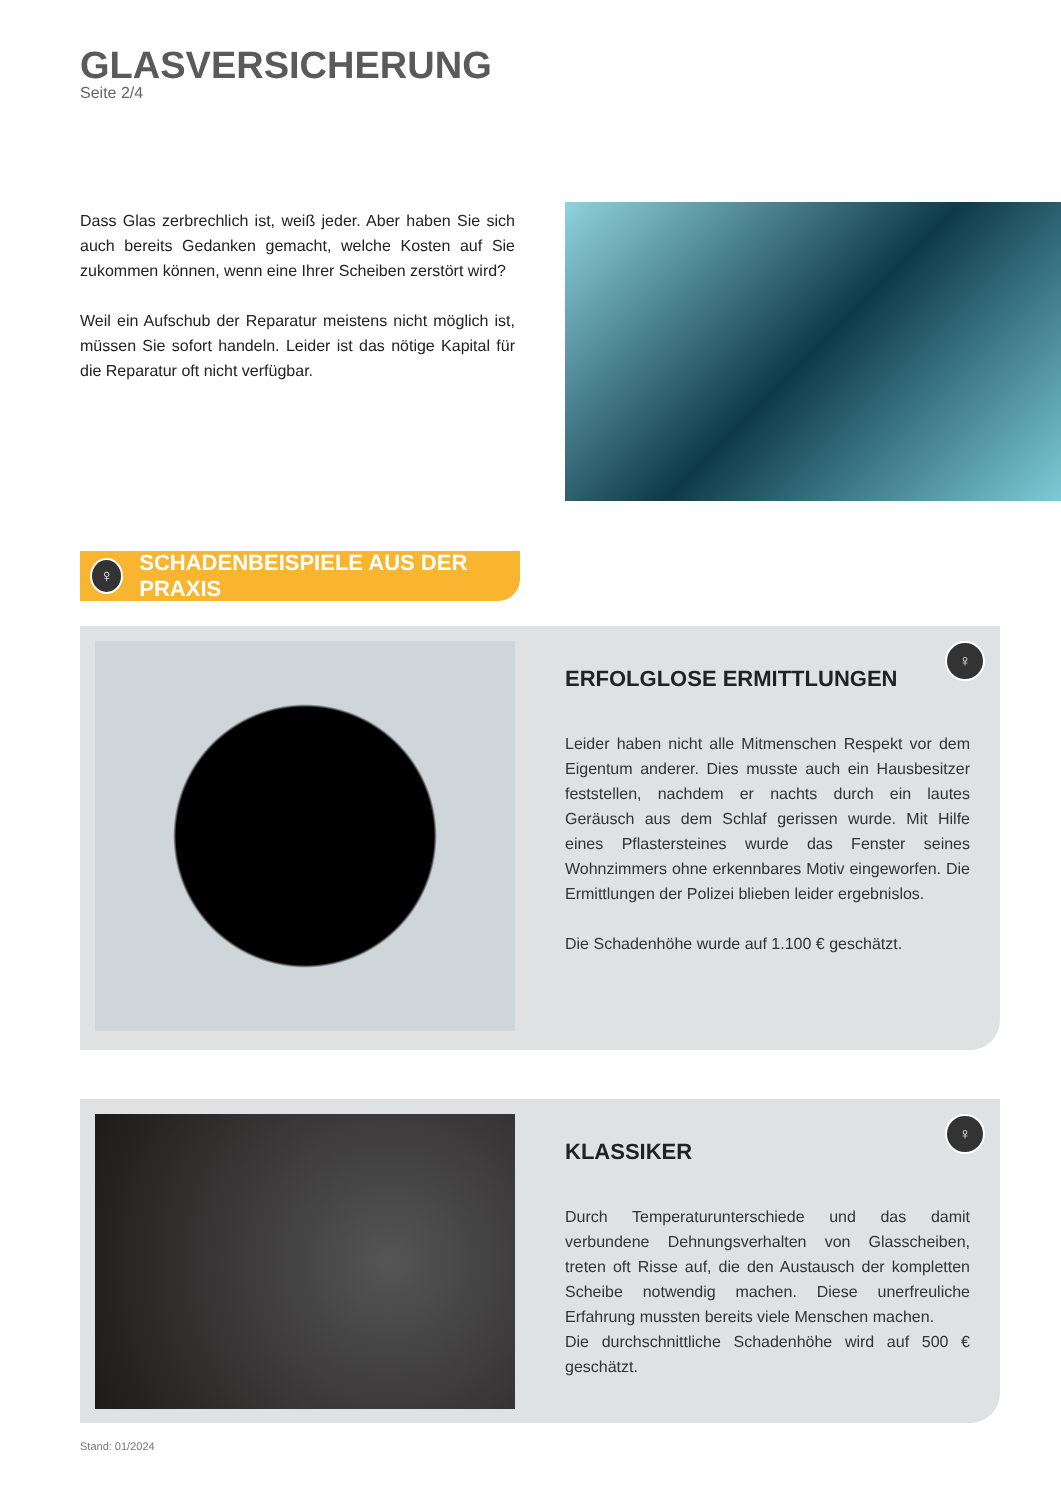GLASVERSICHERUNG
Seite 2/4
Dass Glas zerbrechlich ist, weiß jeder. Aber haben Sie sich auch bereits Gedanken gemacht, welche Kosten auf Sie zukommen können, wenn eine Ihrer Scheiben zerstört wird?
Weil ein Aufschub der Reparatur meistens nicht möglich ist, müssen Sie sofort handeln. Leider ist das nötige Kapital für die Reparatur oft nicht verfügbar.
♀
SCHADENBEISPIELE AUS DER PRAXIS
♀
ERFOLGLOSE ERMITTLUNGEN
Leider haben nicht alle Mitmenschen Respekt vor dem Eigentum anderer. Dies musste auch ein Hausbesitzer feststellen, nachdem er nachts durch ein lautes Geräusch aus dem Schlaf gerissen wurde. Mit Hilfe eines Pflastersteines wurde das Fenster seines Wohnzimmers ohne erkennbares Motiv eingeworfen. Die Ermittlungen der Polizei blieben leider ergebnislos.
Die Schadenhöhe wurde auf 1.100 € geschätzt.
♀
KLASSIKER
Durch Temperaturunterschiede und das damit verbundene Dehnungsverhalten von Glasscheiben, treten oft Risse auf, die den Austausch der kompletten Scheibe notwendig machen. Diese unerfreuliche Erfahrung mussten bereits viele Menschen machen.
Die durchschnittliche Schadenhöhe wird auf 500 € geschätzt.
Stand: 01/2024